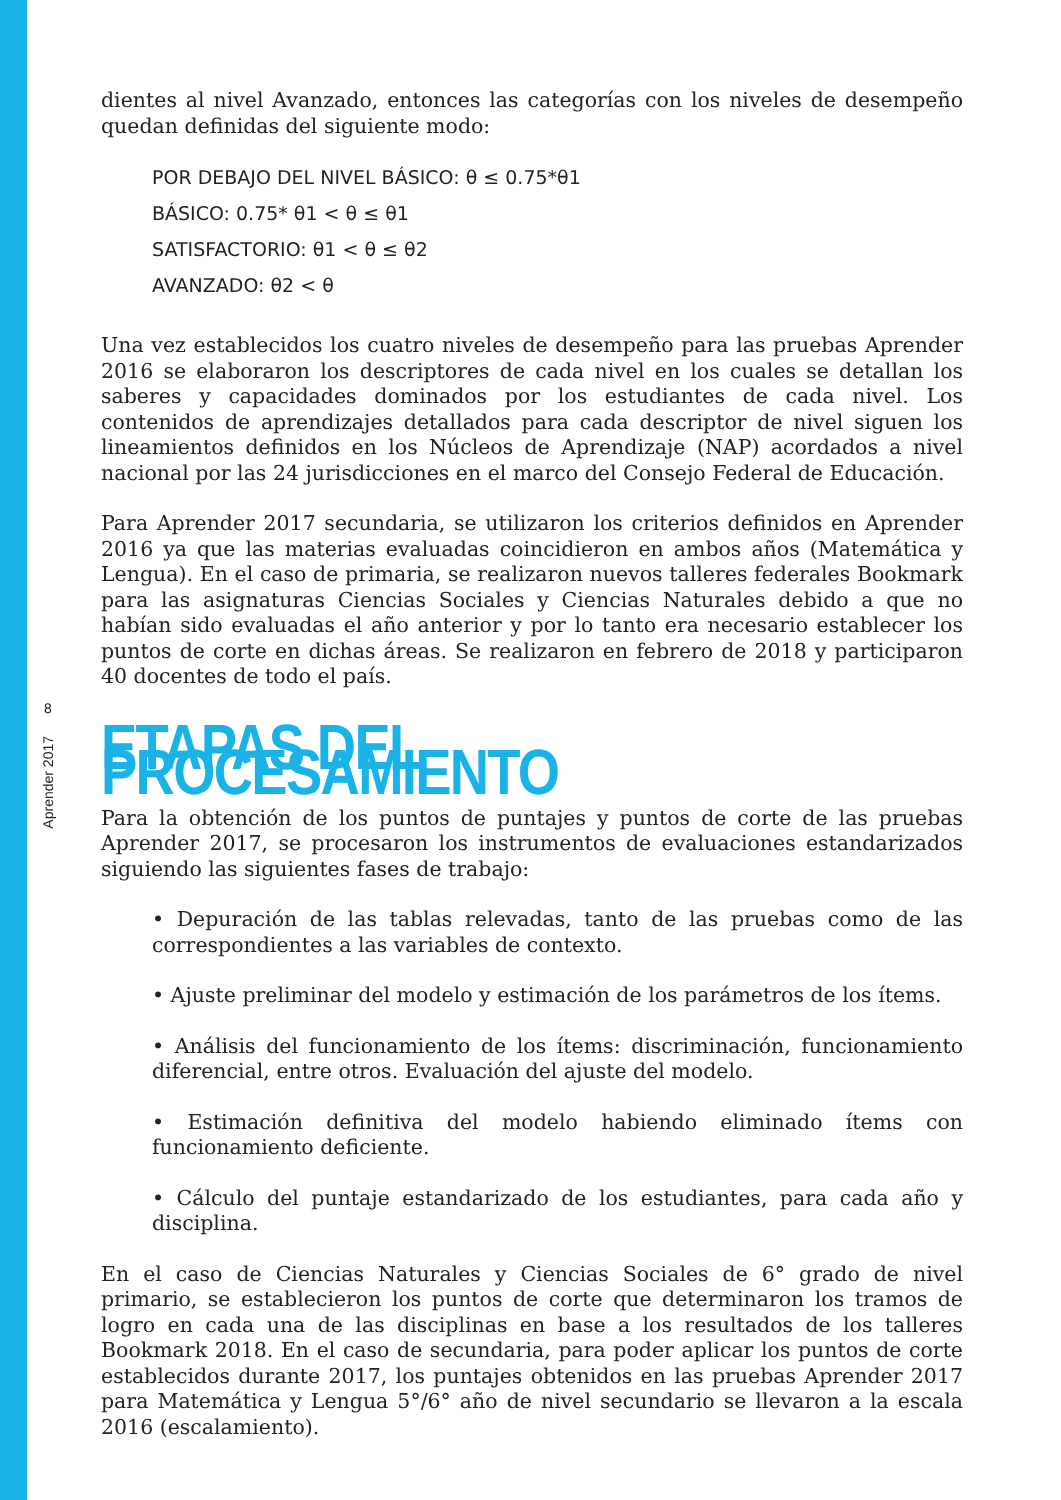8
Aprender 2017
dientes al nivel Avanzado, entonces las categorías con los niveles de desempeño quedan definidas del siguiente modo:
POR DEBAJO DEL NIVEL BÁSICO: θ ≤ 0.75*θ1
BÁSICO: 0.75* θ1 < θ ≤ θ1
SATISFACTORIO: θ1 < θ ≤ θ2
AVANZADO: θ2 < θ
Una vez establecidos los cuatro niveles de desempeño para las pruebas Aprender 2016 se elaboraron los descriptores de cada nivel en los cuales se detallan los saberes y capacidades dominados por los estudiantes de cada nivel. Los contenidos de aprendizajes detallados para cada descriptor de nivel siguen los lineamientos definidos en los Núcleos de Aprendizaje (NAP) acordados a nivel nacional por las 24 jurisdicciones en el marco del Consejo Federal de Educación.
Para Aprender 2017 secundaria, se utilizaron los criterios definidos en Aprender 2016 ya que las materias evaluadas coincidieron en ambos años (Matemática y Lengua). En el caso de primaria, se realizaron nuevos talleres federales Bookmark para las asignaturas Ciencias Sociales y Ciencias Naturales debido a que no habían sido evaluadas el año anterior y por lo tanto era necesario establecer los puntos de corte en dichas áreas. Se realizaron en febrero de 2018 y participaron 40 docentes de todo el país.
ETAPAS DEL PROCESAMIENTO
Para la obtención de los puntos de puntajes y puntos de corte de las pruebas Aprender 2017, se procesaron los instrumentos de evaluaciones estandarizados siguiendo las siguientes fases de trabajo:
• Depuración de las tablas relevadas, tanto de las pruebas como de las correspondientes a las variables de contexto.
• Ajuste preliminar del modelo y estimación de los parámetros de los ítems.
• Análisis del funcionamiento de los ítems: discriminación, funcionamiento diferencial, entre otros. Evaluación del ajuste del modelo.
• Estimación definitiva del modelo habiendo eliminado ítems con funcionamiento deficiente.
• Cálculo del puntaje estandarizado de los estudiantes, para cada año y disciplina.
En el caso de Ciencias Naturales y Ciencias Sociales de 6° grado de nivel primario, se establecieron los puntos de corte que determinaron los tramos de logro en cada una de las disciplinas en base a los resultados de los talleres Bookmark 2018. En el caso de secundaria, para poder aplicar los puntos de corte establecidos durante 2017, los puntajes obtenidos en las pruebas Aprender 2017 para Matemática y Lengua 5°/6° año de nivel secundario se llevaron a la escala 2016 (escalamiento).